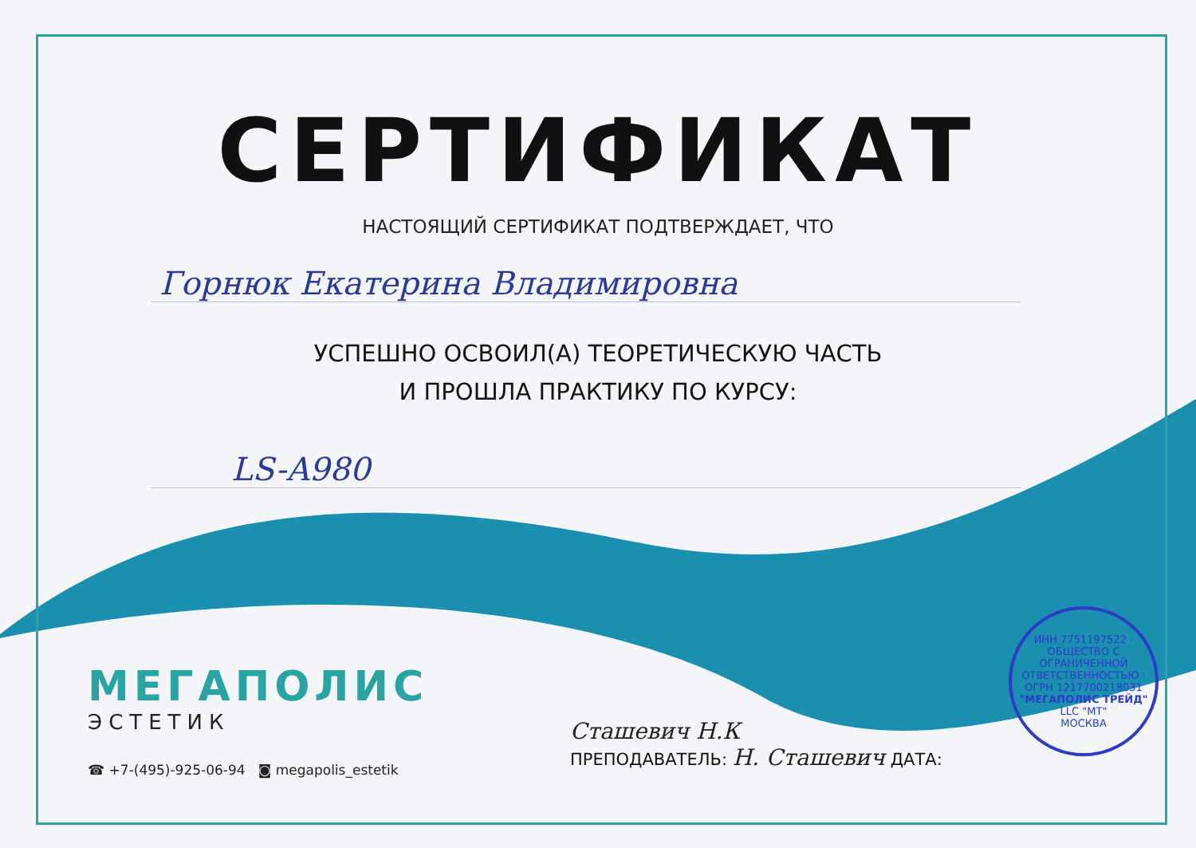СЕРТИФИКАТ
НАСТОЯЩИЙ СЕРТИФИКАТ ПОДТВЕРЖДАЕТ, ЧТО
Горнюк Екатерина Владимировна
УСПЕШНО ОСВОИЛ(А) ТЕОРЕТИЧЕСКУЮ ЧАСТЬ
И ПРОШЛА ПРАКТИКУ ПО КУРСУ:
LS-A980
МЕГАПОЛИС
ЭСТЕТИК
☎ +7-(495)-925-06-94 ◙ megapolis_estetik
Сташевич Н.К
ПРЕПОДАВАТЕЛЬ: Н. Сташевич ДАТА:
ИНН 7751197522 · ОБЩЕСТВО С ОГРАНИЧЕННОЙ ОТВЕТСТВЕННОСТЬЮ · ОГРН 1217700218031
"МЕГАПОЛИС ТРЕЙД"
LLC "МТ"
МОСКВА